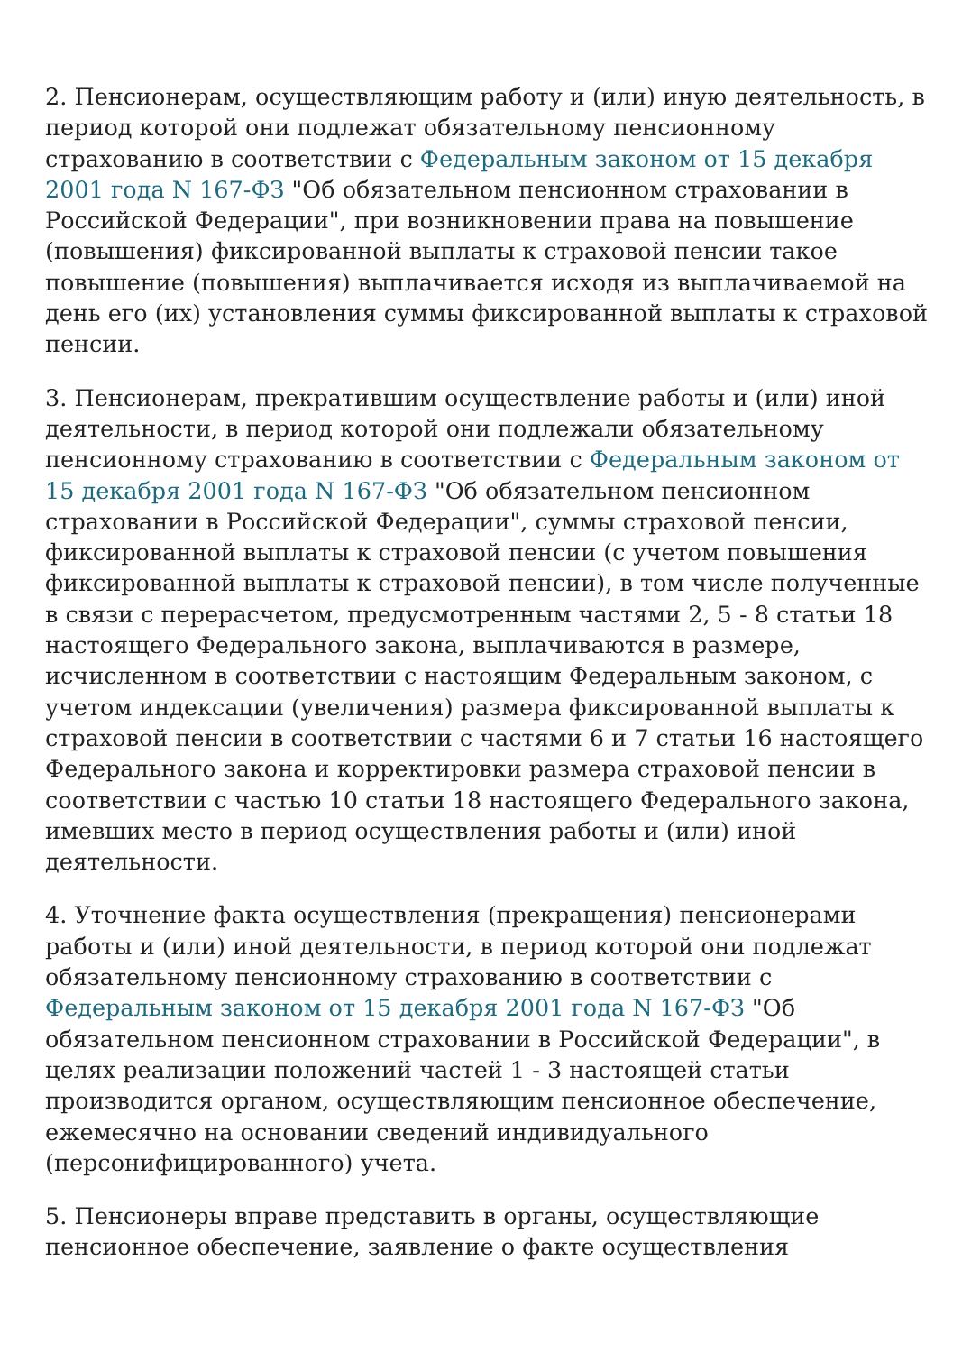2. Пенсионерам, осуществляющим работу и (или) иную деятельность, в период которой они подлежат обязательному пенсионному страхованию в соответствии с Федеральным законом от 15 декабря 2001 года N 167-ФЗ "Об обязательном пенсионном страховании в Российской Федерации", при возникновении права на повышение (повышения) фиксированной выплаты к страховой пенсии такое повышение (повышения) выплачивается исходя из выплачиваемой на день его (их) установления суммы фиксированной выплаты к страховой пенсии.
3. Пенсионерам, прекратившим осуществление работы и (или) иной деятельности, в период которой они подлежали обязательному пенсионному страхованию в соответствии с Федеральным законом от 15 декабря 2001 года N 167-ФЗ "Об обязательном пенсионном страховании в Российской Федерации", суммы страховой пенсии, фиксированной выплаты к страховой пенсии (с учетом повышения фиксированной выплаты к страховой пенсии), в том числе полученные в связи с перерасчетом, предусмотренным частями 2, 5 - 8 статьи 18 настоящего Федерального закона, выплачиваются в размере, исчисленном в соответствии с настоящим Федеральным законом, с учетом индексации (увеличения) размера фиксированной выплаты к страховой пенсии в соответствии с частями 6 и 7 статьи 16 настоящего Федерального закона и корректировки размера страховой пенсии в соответствии с частью 10 статьи 18 настоящего Федерального закона, имевших место в период осуществления работы и (или) иной деятельности.
4. Уточнение факта осуществления (прекращения) пенсионерами работы и (или) иной деятельности, в период которой они подлежат обязательному пенсионному страхованию в соответствии с Федеральным законом от 15 декабря 2001 года N 167-ФЗ "Об обязательном пенсионном страховании в Российской Федерации", в целях реализации положений частей 1 - 3 настоящей статьи производится органом, осуществляющим пенсионное обеспечение, ежемесячно на основании сведений индивидуального (персонифицированного) учета.
5. Пенсионеры вправе представить в органы, осуществляющие пенсионное обеспечение, заявление о факте осуществления